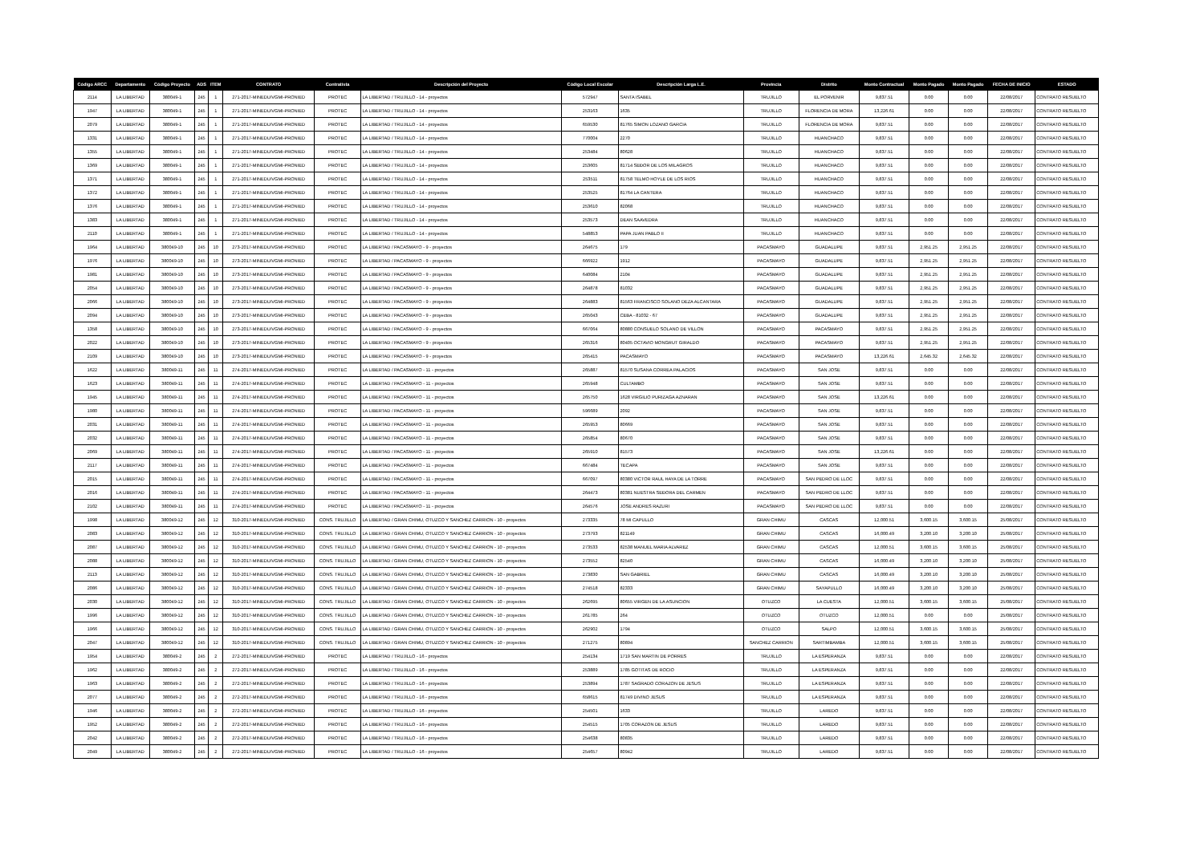| Código ARCC | Departamento | Código Proyecto | ADS | ITEM | CONTRATO | Contratista | Descripción del Proyecto | Código Local Escolar | Descripción Larga L.E. | Provincia | Distrito | Monto Contractual | Monto Pagado | Monto Pagado | FECHA DE INICIO | ESTADO |
| --- | --- | --- | --- | --- | --- | --- | --- | --- | --- | --- | --- | --- | --- | --- | --- | --- |
| 2114 | LA LIBERTAD | 380049-1 | 245 | 1 | 271-2017-MINEDU/VGMI-PRONIED | PROTEC | LA LIBERTAD / TRUJILLO - 14 - proyectos | 572947 | SANTA ISABEL | TRUJILLO | EL PORVENIR | 9,837.51 | 0.00 | 0.00 | 22/08/2017 | CONTRATO RESUELTO |
| 1947 | LA LIBERTAD | 380049-1 | 245 | 1 | 271-2017-MINEDU/VGMI-PRONIED | PROTEC | LA LIBERTAD / TRUJILLO - 14 - proyectos | 253163 | 1635 | TRUJILLO | FLORENCIA DE MORA | 13,226.61 | 0.00 | 0.00 | 22/08/2017 | CONTRATO RESUELTO |
| 2079 | LA LIBERTAD | 380049-1 | 245 | 1 | 271-2017-MINEDU/VGMI-PRONIED | PROTEC | LA LIBERTAD / TRUJILLO - 14 - proyectos | 659530 | 81765 SIMON LOZANO GARCIA | TRUJILLO | FLORENCIA DE MORA | 9,837.51 | 0.00 | 0.00 | 22/08/2017 | CONTRATO RESUELTO |
| 1331 | LA LIBERTAD | 380049-1 | 245 | 1 | 271-2017-MINEDU/VGMI-PRONIED | PROTEC | LA LIBERTAD / TRUJILLO - 14 - proyectos | 770004 | 2270 | TRUJILLO | HUANCHACO | 9,837.51 | 0.00 | 0.00 | 22/08/2017 | CONTRATO RESUELTO |
| 1355 | LA LIBERTAD | 380049-1 | 245 | 1 | 271-2017-MINEDU/VGMI-PRONIED | PROTEC | LA LIBERTAD / TRUJILLO - 14 - proyectos | 253484 | 80628 | TRUJILLO | HUANCHACO | 9,837.51 | 0.00 | 0.00 | 22/08/2017 | CONTRATO RESUELTO |
| 1369 | LA LIBERTAD | 380049-1 | 245 | 1 | 271-2017-MINEDU/VGMI-PRONIED | PROTEC | LA LIBERTAD / TRUJILLO - 14 - proyectos | 253605 | 81714 SEÐOR DE LOS MILAGROS | TRUJILLO | HUANCHACO | 9,837.51 | 0.00 | 0.00 | 22/08/2017 | CONTRATO RESUELTO |
| 1371 | LA LIBERTAD | 380049-1 | 245 | 1 | 271-2017-MINEDU/VGMI-PRONIED | PROTEC | LA LIBERTAD / TRUJILLO - 14 - proyectos | 253511 | 81758 TELMO HOYLE DE LOS RIOS | TRUJILLO | HUANCHACO | 9,837.51 | 0.00 | 0.00 | 22/08/2017 | CONTRATO RESUELTO |
| 1372 | LA LIBERTAD | 380049-1 | 245 | 1 | 271-2017-MINEDU/VGMI-PRONIED | PROTEC | LA LIBERTAD / TRUJILLO - 14 - proyectos | 253525 | 81764 LA CANTERA | TRUJILLO | HUANCHACO | 9,837.51 | 0.00 | 0.00 | 22/08/2017 | CONTRATO RESUELTO |
| 1376 | LA LIBERTAD | 380049-1 | 245 | 1 | 271-2017-MINEDU/VGMI-PRONIED | PROTEC | LA LIBERTAD / TRUJILLO - 14 - proyectos | 253610 | 82068 | TRUJILLO | HUANCHACO | 9,837.51 | 0.00 | 0.00 | 22/08/2017 | CONTRATO RESUELTO |
| 1383 | LA LIBERTAD | 380049-1 | 245 | 1 | 271-2017-MINEDU/VGMI-PRONIED | PROTEC | LA LIBERTAD / TRUJILLO - 14 - proyectos | 253573 | DEAN SAAVEDRA | TRUJILLO | HUANCHACO | 9,837.51 | 0.00 | 0.00 | 22/08/2017 | CONTRATO RESUELTO |
| 2110 | LA LIBERTAD | 380049-1 | 245 | 1 | 271-2017-MINEDU/VGMI-PRONIED | PROTEC | LA LIBERTAD / TRUJILLO - 14 - proyectos | 548853 | PAPA JUAN PABLO II | TRUJILLO | HUANCHACO | 9,837.51 | 0.00 | 0.00 | 22/08/2017 | CONTRATO RESUELTO |
| 1964 | LA LIBERTAD | 380049-10 | 245 | 10 | 273-2017-MINEDU/VGMI-PRONIED | PROTEC | LA LIBERTAD / PACASMAYO - 9 - proyectos | 264675 | 179 | PACASMAYO | GUADALUPE | 9,837.51 | 2,951.25 | 2,951.25 | 22/08/2017 | CONTRATO RESUELTO |
| 1976 | LA LIBERTAD | 380049-10 | 245 | 10 | 273-2017-MINEDU/VGMI-PRONIED | PROTEC | LA LIBERTAD / PACASMAYO - 9 - proyectos | 666922 | 1912 | PACASMAYO | GUADALUPE | 9,837.51 | 2,951.25 | 2,951.25 | 22/08/2017 | CONTRATO RESUELTO |
| 1981 | LA LIBERTAD | 380049-10 | 245 | 10 | 273-2017-MINEDU/VGMI-PRONIED | PROTEC | LA LIBERTAD / PACASMAYO - 9 - proyectos | 640084 | 2104 | PACASMAYO | GUADALUPE | 9,837.51 | 2,951.25 | 2,951.25 | 22/08/2017 | CONTRATO RESUELTO |
| 2054 | LA LIBERTAD | 380049-10 | 245 | 10 | 273-2017-MINEDU/VGMI-PRONIED | PROTEC | LA LIBERTAD / PACASMAYO - 9 - proyectos | 264878 | 81032 | PACASMAYO | GUADALUPE | 9,837.51 | 2,951.25 | 2,951.25 | 22/08/2017 | CONTRATO RESUELTO |
| 2066 | LA LIBERTAD | 380049-10 | 245 | 10 | 273-2017-MINEDU/VGMI-PRONIED | PROTEC | LA LIBERTAD / PACASMAYO - 9 - proyectos | 264883 | 81563 FRANCISCO SOLANO DEZA ALCANTARA | PACASMAYO | GUADALUPE | 9,837.51 | 2,951.25 | 2,951.25 | 22/08/2017 | CONTRATO RESUELTO |
| 2094 | LA LIBERTAD | 380049-10 | 245 | 10 | 273-2017-MINEDU/VGMI-PRONIED | PROTEC | LA LIBERTAD / PACASMAYO - 9 - proyectos | 265043 | CEBA - 81032 - 67 | PACASMAYO | GUADALUPE | 9,837.51 | 2,951.25 | 2,951.25 | 22/08/2017 | CONTRATO RESUELTO |
| 1358 | LA LIBERTAD | 380049-10 | 245 | 10 | 273-2017-MINEDU/VGMI-PRONIED | PROTEC | LA LIBERTAD / PACASMAYO - 9 - proyectos | 667064 | 80880 CONSUELO SOLANO DE VILLON | PACASMAYO | PACASMAYO | 9,837.51 | 2,951.25 | 2,951.25 | 22/08/2017 | CONTRATO RESUELTO |
| 2022 | LA LIBERTAD | 380049-10 | 245 | 10 | 273-2017-MINEDU/VGMI-PRONIED | PROTEC | LA LIBERTAD / PACASMAYO - 9 - proyectos | 265316 | 80405 OCTAVIO MONGRUT GIRALDO | PACASMAYO | PACASMAYO | 9,837.51 | 2,951.25 | 2,951.25 | 22/08/2017 | CONTRATO RESUELTO |
| 2109 | LA LIBERTAD | 380049-10 | 245 | 10 | 273-2017-MINEDU/VGMI-PRONIED | PROTEC | LA LIBERTAD / PACASMAYO - 9 - proyectos | 265415 | PACASMAYO | PACASMAYO | PACASMAYO | 13,226.61 | 2,645.32 | 2,645.32 | 22/08/2017 | CONTRATO RESUELTO |
| 1622 | LA LIBERTAD | 380049-11 | 245 | 11 | 274-2017-MINEDU/VGMI-PRONIED | PROTEC | LA LIBERTAD / PACASMAYO - 11 - proyectos | 265887 | 81570 SUSANA CORREA PALACIOS | PACASMAYO | SAN JOSE | 9,837.51 | 0.00 | 0.00 | 22/08/2017 | CONTRATO RESUELTO |
| 1623 | LA LIBERTAD | 380049-11 | 245 | 11 | 274-2017-MINEDU/VGMI-PRONIED | PROTEC | LA LIBERTAD / PACASMAYO - 11 - proyectos | 265948 | CULTAMBO | PACASMAYO | SAN JOSE | 9,837.51 | 0.00 | 0.00 | 22/08/2017 | CONTRATO RESUELTO |
| 1945 | LA LIBERTAD | 380049-11 | 245 | 11 | 274-2017-MINEDU/VGMI-PRONIED | PROTEC | LA LIBERTAD / PACASMAYO - 11 - proyectos | 265750 | 1628 VIRGILIO PURIZAGA AZNARAN | PACASMAYO | SAN JOSE | 13,226.61 | 0.00 | 0.00 | 22/08/2017 | CONTRATO RESUELTO |
| 1980 | LA LIBERTAD | 380049-11 | 245 | 11 | 274-2017-MINEDU/VGMI-PRONIED | PROTEC | LA LIBERTAD / PACASMAYO - 11 - proyectos | 596689 | 2092 | PACASMAYO | SAN JOSE | 9,837.51 | 0.00 | 0.00 | 22/08/2017 | CONTRATO RESUELTO |
| 2031 | LA LIBERTAD | 380049-11 | 245 | 11 | 274-2017-MINEDU/VGMI-PRONIED | PROTEC | LA LIBERTAD / PACASMAYO - 11 - proyectos | 265953 | 80669 | PACASMAYO | SAN JOSE | 9,837.51 | 0.00 | 0.00 | 22/08/2017 | CONTRATO RESUELTO |
| 2032 | LA LIBERTAD | 380049-11 | 245 | 11 | 274-2017-MINEDU/VGMI-PRONIED | PROTEC | LA LIBERTAD / PACASMAYO - 11 - proyectos | 265854 | 80670 | PACASMAYO | SAN JOSE | 9,837.51 | 0.00 | 0.00 | 22/08/2017 | CONTRATO RESUELTO |
| 2069 | LA LIBERTAD | 380049-11 | 245 | 11 | 274-2017-MINEDU/VGMI-PRONIED | PROTEC | LA LIBERTAD / PACASMAYO - 11 - proyectos | 265910 | 81573 | PACASMAYO | SAN JOSE | 13,226.61 | 0.00 | 0.00 | 22/08/2017 | CONTRATO RESUELTO |
| 2117 | LA LIBERTAD | 380049-11 | 245 | 11 | 274-2017-MINEDU/VGMI-PRONIED | PROTEC | LA LIBERTAD / PACASMAYO - 11 - proyectos | 667484 | TECAPA | PACASMAYO | SAN JOSE | 9,837.51 | 0.00 | 0.00 | 22/08/2017 | CONTRATO RESUELTO |
| 2015 | LA LIBERTAD | 380049-11 | 245 | 11 | 274-2017-MINEDU/VGMI-PRONIED | PROTEC | LA LIBERTAD / PACASMAYO - 11 - proyectos | 667097 | 80380 VICTOR RAUL HAYA DE LA TORRE | PACASMAYO | SAN PEDRO DE LLOC | 9,837.51 | 0.00 | 0.00 | 22/08/2017 | CONTRATO RESUELTO |
| 2016 | LA LIBERTAD | 380049-11 | 245 | 11 | 274-2017-MINEDU/VGMI-PRONIED | PROTEC | LA LIBERTAD / PACASMAYO - 11 - proyectos | 264473 | 80381 NUESTRA SEÐORA DEL CARMEN | PACASMAYO | SAN PEDRO DE LLOC | 9,837.51 | 0.00 | 0.00 | 22/08/2017 | CONTRATO RESUELTO |
| 2102 | LA LIBERTAD | 380049-11 | 245 | 11 | 274-2017-MINEDU/VGMI-PRONIED | PROTEC | LA LIBERTAD / PACASMAYO - 11 - proyectos | 264576 | JOSE ANDRES RAZURI | PACASMAYO | SAN PEDRO DE LLOC | 9,837.51 | 0.00 | 0.00 | 22/08/2017 | CONTRATO RESUELTO |
| 1998 | LA LIBERTAD | 380049-12 | 245 | 12 | 310-2017-MINEDU/VGMI-PRONIED | CONS. TRUJILLO | LA LIBERTAD / GRAN CHIMU, OTUZCO Y SANCHEZ CARRION - 10 - proyectos | 273335 | 78 MI CAPULLO | GRAN CHIMU | CASCAS | 12,000.51 | 3,600.15 | 3,600.15 | 25/08/2017 | CONTRATO RESUELTO |
| 2083 | LA LIBERTAD | 380049-12 | 245 | 12 | 310-2017-MINEDU/VGMI-PRONIED | CONS. TRUJILLO | LA LIBERTAD / GRAN CHIMU, OTUZCO Y SANCHEZ CARRION - 10 - proyectos | 273793 | 821149 | GRAN CHIMU | CASCAS | 16,000.49 | 3,200.10 | 3,200.10 | 25/08/2017 | CONTRATO RESUELTO |
| 2087 | LA LIBERTAD | 380049-12 | 245 | 12 | 310-2017-MINEDU/VGMI-PRONIED | CONS. TRUJILLO | LA LIBERTAD / GRAN CHIMU, OTUZCO Y SANCHEZ CARRION - 10 - proyectos | 273533 | 82538 MANUEL MARIA ALVAREZ | GRAN CHIMU | CASCAS | 12,000.51 | 3,600.15 | 3,600.15 | 25/08/2017 | CONTRATO RESUELTO |
| 2088 | LA LIBERTAD | 380049-12 | 245 | 12 | 310-2017-MINEDU/VGMI-PRONIED | CONS. TRUJILLO | LA LIBERTAD / GRAN CHIMU, OTUZCO Y SANCHEZ CARRION - 10 - proyectos | 273552 | 82540 | GRAN CHIMU | CASCAS | 16,000.49 | 3,200.10 | 3,200.10 | 25/08/2017 | CONTRATO RESUELTO |
| 2113 | LA LIBERTAD | 380049-12 | 245 | 12 | 310-2017-MINEDU/VGMI-PRONIED | CONS. TRUJILLO | LA LIBERTAD / GRAN CHIMU, OTUZCO Y SANCHEZ CARRION - 10 - proyectos | 273830 | SAN GABRIEL | GRAN CHIMU | CASCAS | 16,000.49 | 3,200.10 | 3,200.10 | 25/08/2017 | CONTRATO RESUELTO |
| 2086 | LA LIBERTAD | 380049-12 | 245 | 12 | 310-2017-MINEDU/VGMI-PRONIED | CONS. TRUJILLO | LA LIBERTAD / GRAN CHIMU, OTUZCO Y SANCHEZ CARRION - 10 - proyectos | 274518 | 82333 | GRAN CHIMU | SAYAPULLO | 16,000.49 | 3,200.10 | 3,200.10 | 25/08/2017 | CONTRATO RESUELTO |
| 2030 | LA LIBERTAD | 380049-12 | 245 | 12 | 310-2017-MINEDU/VGMI-PRONIED | CONS. TRUJILLO | LA LIBERTAD / GRAN CHIMU, OTUZCO Y SANCHEZ CARRION - 10 - proyectos | 262695 | 80655 VIRGEN DE LA ASUNCION | OTUZCO | LA CUESTA | 12,000.51 | 3,600.15 | 3,600.15 | 25/08/2017 | CONTRATO RESUELTO |
| 1996 | LA LIBERTAD | 380049-12 | 245 | 12 | 310-2017-MINEDU/VGMI-PRONIED | CONS. TRUJILLO | LA LIBERTAD / GRAN CHIMU, OTUZCO Y SANCHEZ CARRION - 10 - proyectos | 261785 | 264 | OTUZCO | OTUZCO | 12,000.51 | 0.00 | 0.00 | 25/08/2017 | CONTRATO RESUELTO |
| 1966 | LA LIBERTAD | 380049-12 | 245 | 12 | 310-2017-MINEDU/VGMI-PRONIED | CONS. TRUJILLO | LA LIBERTAD / GRAN CHIMU, OTUZCO Y SANCHEZ CARRION - 10 - proyectos | 262902 | 1794 | OTUZCO | SALPO | 12,000.51 | 3,600.15 | 3,600.15 | 25/08/2017 | CONTRATO RESUELTO |
| 2047 | LA LIBERTAD | 380049-12 | 245 | 12 | 310-2017-MINEDU/VGMI-PRONIED | CONS. TRUJILLO | LA LIBERTAD / GRAN CHIMU, OTUZCO Y SANCHEZ CARRION - 10 - proyectos | 271275 | 80894 | SANCHEZ CARRION | SARTIMBAMBA | 12,000.51 | 3,600.15 | 3,600.15 | 25/08/2017 | CONTRATO RESUELTO |
| 1954 | LA LIBERTAD | 380049-2 | 245 | 2 | 272-2017-MINEDU/VGMI-PRONIED | PROTEC | LA LIBERTAD / TRUJILLO - 16 - proyectos | 254134 | 1719 SAN MARTIN DE PORRES | TRUJILLO | LA ESPERANZA | 9,837.51 | 0.00 | 0.00 | 22/08/2017 | CONTRATO RESUELTO |
| 1962 | LA LIBERTAD | 380049-2 | 245 | 2 | 272-2017-MINEDU/VGMI-PRONIED | PROTEC | LA LIBERTAD / TRUJILLO - 16 - proyectos | 253889 | 1785 GOTITAS DE ROCIO | TRUJILLO | LA ESPERANZA | 9,837.51 | 0.00 | 0.00 | 22/08/2017 | CONTRATO RESUELTO |
| 1963 | LA LIBERTAD | 380049-2 | 245 | 2 | 272-2017-MINEDU/VGMI-PRONIED | PROTEC | LA LIBERTAD / TRUJILLO - 16 - proyectos | 253894 | 1787 SAGRADO CORAZON DE JESUS | TRUJILLO | LA ESPERANZA | 9,837.51 | 0.00 | 0.00 | 22/08/2017 | CONTRATO RESUELTO |
| 2077 | LA LIBERTAD | 380049-2 | 245 | 2 | 272-2017-MINEDU/VGMI-PRONIED | PROTEC | LA LIBERTAD / TRUJILLO - 16 - proyectos | 658615 | 81749 DIVINO JESUS | TRUJILLO | LA ESPERANZA | 9,837.51 | 0.00 | 0.00 | 22/08/2017 | CONTRATO RESUELTO |
| 1946 | LA LIBERTAD | 380049-2 | 245 | 2 | 272-2017-MINEDU/VGMI-PRONIED | PROTEC | LA LIBERTAD / TRUJILLO - 16 - proyectos | 254501 | 1633 | TRUJILLO | LAREDO | 9,837.51 | 0.00 | 0.00 | 22/08/2017 | CONTRATO RESUELTO |
| 1952 | LA LIBERTAD | 380049-2 | 245 | 2 | 272-2017-MINEDU/VGMI-PRONIED | PROTEC | LA LIBERTAD / TRUJILLO - 16 - proyectos | 254515 | 1705 CORAZON DE JESUS | TRUJILLO | LAREDO | 9,837.51 | 0.00 | 0.00 | 22/08/2017 | CONTRATO RESUELTO |
| 2042 | LA LIBERTAD | 380049-2 | 245 | 2 | 272-2017-MINEDU/VGMI-PRONIED | PROTEC | LA LIBERTAD / TRUJILLO - 16 - proyectos | 254638 | 80835 | TRUJILLO | LAREDO | 9,837.51 | 0.00 | 0.00 | 22/08/2017 | CONTRATO RESUELTO |
| 2049 | LA LIBERTAD | 380049-2 | 245 | 2 | 272-2017-MINEDU/VGMI-PRONIED | PROTEC | LA LIBERTAD / TRUJILLO - 16 - proyectos | 254657 | 80942 | TRUJILLO | LAREDO | 9,837.51 | 0.00 | 0.00 | 22/08/2017 | CONTRATO RESUELTO |